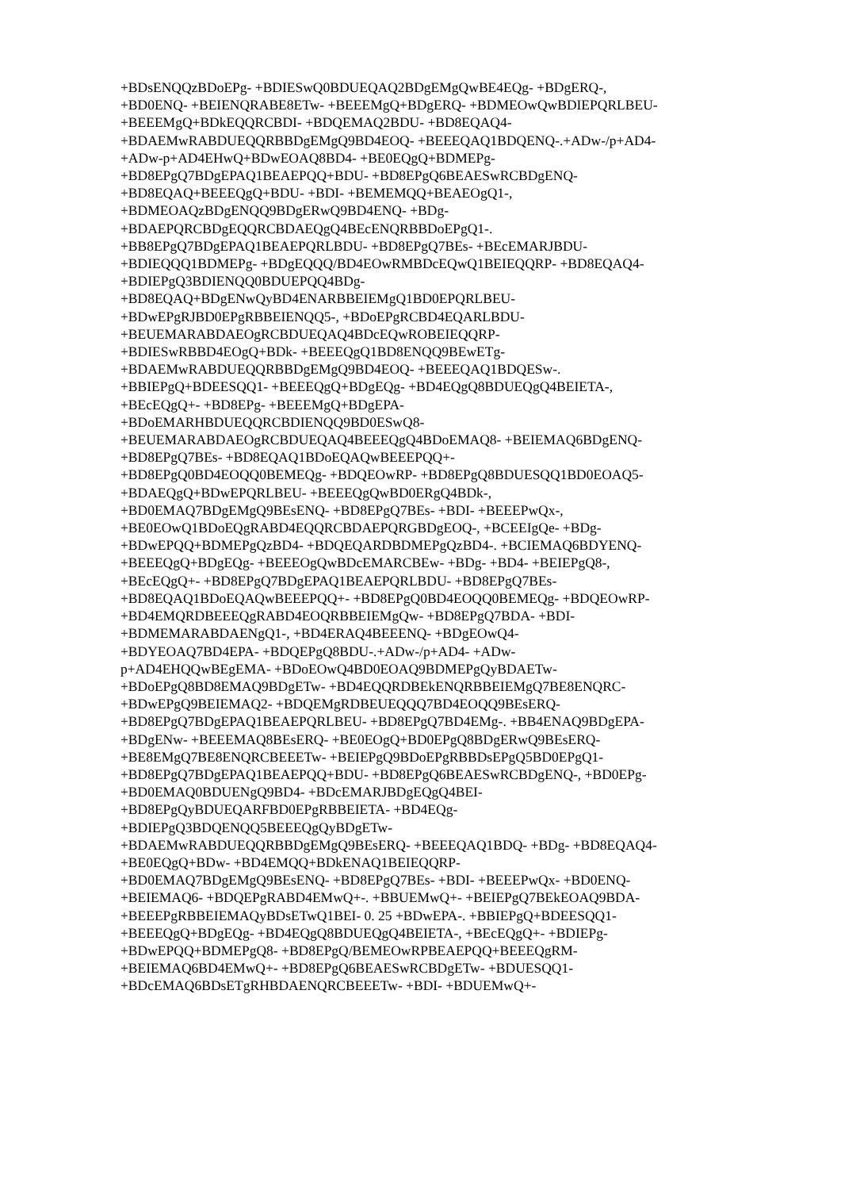+BDsENQQzBDoEPg- +BDIESwQ0BDUEQAQ2BDgEMgQwBE4EQg- +BDgERQ-,
+BD0ENQ- +BEIENQRABE8ETw- +BEEEMgQ+BDgERQ- +BDMEOwQwBDIEPQRLBEU-
+BEEEMgQ+BDkEQQRCBDI- +BDQEMAQ2BDU- +BD8EQAQ4-
+BDAEMwRABDUEQQRBBDgEMgQ9BD4EOQ- +BEEEQAQ1BDQENQ-.+ADw-/p+AD4-
+ADw-p+AD4EHwQ+BDwEOAQ8BD4- +BE0EQgQ+BDMEPg-
+BD8EPgQ7BDgEPAQ1BEAEPQQ+BDU- +BD8EPgQ6BEAESwRCBDgENQ-
+BD8EQAQ+BEEEQgQ+BDU- +BDI- +BEMEMQQ+BEAEOgQ1-,
+BDMEOAQzBDgENQQ9BDgERwQ9BD4ENQ- +BDg-
+BDAEPQRCBDgEQQRCBDAEQgQ4BEcENQRBBDoEPgQ1-.
+BB8EPgQ7BDgEPAQ1BEAEPQRLBDU- +BD8EPgQ7BEs- +BEcEMARJBDU-
+BDIEQQQ1BDMEPg- +BDgEQQQ/BD4EOwRMBDcEQwQ1BEIEQQRP- +BD8EQAQ4-
+BDIEPgQ3BDIENQQ0BDUEPQQ4BDg-
+BD8EQAQ+BDgENwQyBD4ENARBBEIEMgQ1BD0EPQRLBEU-
+BDwEPgRJBD0EPgRBBEIENQQ5-, +BDoEPgRCBD4EQARLBDU-
+BEUEMARABDAEOgRCBDUEQAQ4BDcEQwROBEIEQQRP-
+BDIESwRBBD4EOgQ+BDk- +BEEEQgQ1BD8ENQQ9BEwETg-
+BDAEMwRABDUEQQRBBDgEMgQ9BD4EOQ- +BEEEQAQ1BDQESw-.
+BBIEPgQ+BDEESQQ1- +BEEEQgQ+BDgEQg- +BD4EQgQ8BDUEQgQ4BEIETA-,
+BEcEQgQ+- +BD8EPg- +BEEEMgQ+BDgEPA-
+BDoEMARHBDUEQQRCBDIENQQ9BD0ESwQ8-
+BEUEMARABDAEOgRCBDUEQAQ4BEEEQgQ4BDoEMAQ8- +BEIEMAQ6BDgENQ-
+BD8EPgQ7BEs- +BD8EQAQ1BDoEQAQwBEEEPQQ+-
+BD8EPgQ0BD4EOQQ0BEMEQg- +BDQEOwRP- +BD8EPgQ8BDUESQQ1BD0EOAQ5-
+BDAEQgQ+BDwEPQRLBEU- +BEEEQgQwBD0ERgQ4BDk-,
+BD0EMAQ7BDgEMgQ9BEsENQ- +BD8EPgQ7BEs- +BDI- +BEEEPwQx-,
+BE0EOwQ1BDoEQgRABD4EQQRCBDAEPQRGBDgEOQ-, +BCEEIgQe- +BDg-
+BDwEPQQ+BDMEPgQzBD4- +BDQEQARDBDMEPgQzBD4-. +BCIEMAQ6BDYENQ-
+BEEEQgQ+BDgEQg- +BEEEOgQwBDcEMARCBEw- +BDg- +BD4- +BEIEPgQ8-,
+BEcEQgQ+- +BD8EPgQ7BDgEPAQ1BEAEPQRLBDU- +BD8EPgQ7BEs-
+BD8EQAQ1BDoEQAQwBEEEPQQ+- +BD8EPgQ0BD4EOQQ0BEMEQg- +BDQEOwRP-
+BD4EMQRDBEEEQgRABD4EOQRBBEIEMgQw- +BD8EPgQ7BDA- +BDI-
+BDMEMARABDAENgQ1-, +BD4ERAQ4BEEENQ- +BDgEOwQ4-
+BDYEOAQ7BD4EPA- +BDQEPgQ8BDU-.+ADw-/p+AD4- +ADw-
p+AD4EHQQwBEgEMA- +BDoEOwQ4BD0EOAQ9BDMEPgQyBDAETw-
+BDoEPgQ8BD8EMAQ9BDgETw- +BD4EQQRDBEkENQRBBEIEMgQ7BE8ENQRC-
+BDwEPgQ9BEIEMAQ2- +BDQEMgRDBEUEQQQ7BD4EOQQ9BEsERQ-
+BD8EPgQ7BDgEPAQ1BEAEPQRLBEU- +BD8EPgQ7BD4EMg-. +BB4ENAQ9BDgEPA-
+BDgENw- +BEEEMAQ8BEsERQ- +BE0EOgQ+BD0EPgQ8BDgERwQ9BEsERQ-
+BE8EMgQ7BE8ENQRCBEEETw- +BEIEPgQ9BDoEPgRBBDsEPgQ5BD0EPgQ1-
+BD8EPgQ7BDgEPAQ1BEAEPQQ+BDU- +BD8EPgQ6BEAESwRCBDgENQ-, +BD0EPg-
+BD0EMAQ0BDUENgQ9BD4- +BDcEMARJBDgEQgQ4BEI-
+BD8EPgQyBDUEQARFBD0EPgRBBEIETA- +BD4EQg-
+BDIEPgQ3BDQENQQ5BEEEQgQyBDgETw-
+BDAEMwRABDUEQQRBBDgEMgQ9BEsERQ- +BEEEQAQ1BDQ- +BDg- +BD8EQAQ4-
+BE0EQgQ+BDw- +BD4EMQQ+BDkENAQ1BEIEQQRP-
+BD0EMAQ7BDgEMgQ9BEsENQ- +BD8EPgQ7BEs- +BDI- +BEEEPwQx- +BD0ENQ-
+BEIEMAQ6- +BDQEPgRABD4EMwQ+-. +BBUEMwQ+- +BEIEPgQ7BEkEOAQ9BDA-
+BEEEPgRBBEIEMAQyBDsETwQ1BEI- 0. 25 +BDwEPA-. +BBIEPgQ+BDEESQQ1-
+BEEEQgQ+BDgEQg- +BD4EQgQ8BDUEQgQ4BEIETA-, +BEcEQgQ+- +BDIEPg-
+BDwEPQQ+BDMEPgQ8- +BD8EPgQ/BEMEOwRPBEAEPQQ+BEEEQgRM-
+BEIEMAQ6BD4EMwQ+- +BD8EPgQ6BEAESwRCBDgETw- +BDUESQQ1-
+BDcEMAQ6BDsETgRHBDAENQRCBEEETw- +BDI- +BDUEMwQ+-